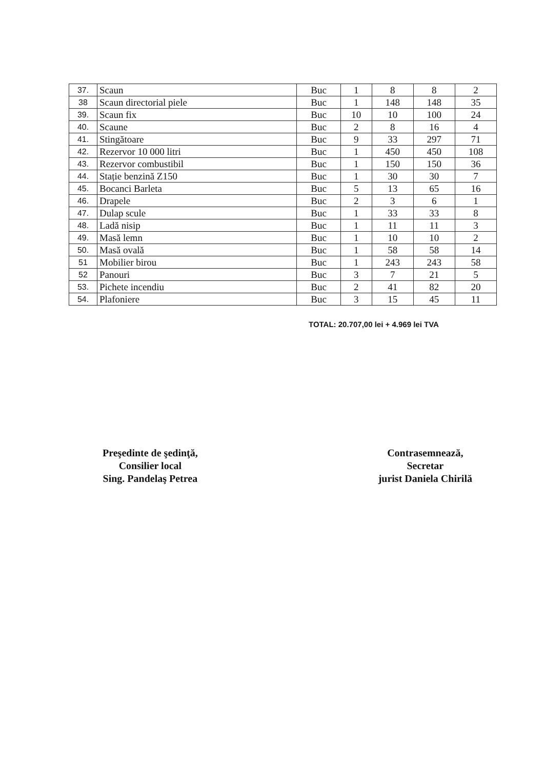| 37. | Scaun | Buc | 1 | 8 | 8 | 2 |
| 38 | Scaun directorial piele | Buc | 1 | 148 | 148 | 35 |
| 39. | Scaun fix | Buc | 10 | 10 | 100 | 24 |
| 40. | Scaune | Buc | 2 | 8 | 16 | 4 |
| 41. | Stingătoare | Buc | 9 | 33 | 297 | 71 |
| 42. | Rezervor 10 000 litri | Buc | 1 | 450 | 450 | 108 |
| 43. | Rezervor combustibil | Buc | 1 | 150 | 150 | 36 |
| 44. | Stație benzină Z150 | Buc | 1 | 30 | 30 | 7 |
| 45. | Bocanci Barleta | Buc | 5 | 13 | 65 | 16 |
| 46. | Drapele | Buc | 2 | 3 | 6 | 1 |
| 47. | Dulap scule | Buc | 1 | 33 | 33 | 8 |
| 48. | Ladă nisip | Buc | 1 | 11 | 11 | 3 |
| 49. | Masă lemn | Buc | 1 | 10 | 10 | 2 |
| 50. | Masă ovală | Buc | 1 | 58 | 58 | 14 |
| 51 | Mobilier birou | Buc | 1 | 243 | 243 | 58 |
| 52 | Panouri | Buc | 3 | 7 | 21 | 5 |
| 53. | Pichete incendiu | Buc | 2 | 41 | 82 | 20 |
| 54. | Plafoniere | Buc | 3 | 15 | 45 | 11 |
TOTAL: 20.707,00 lei + 4.969 lei TVA
Preşedinte de şedinţă,
Consilier local
Sing. Pandelaş Petrea
Contrasemnează,
Secretar
jurist Daniela Chirilă